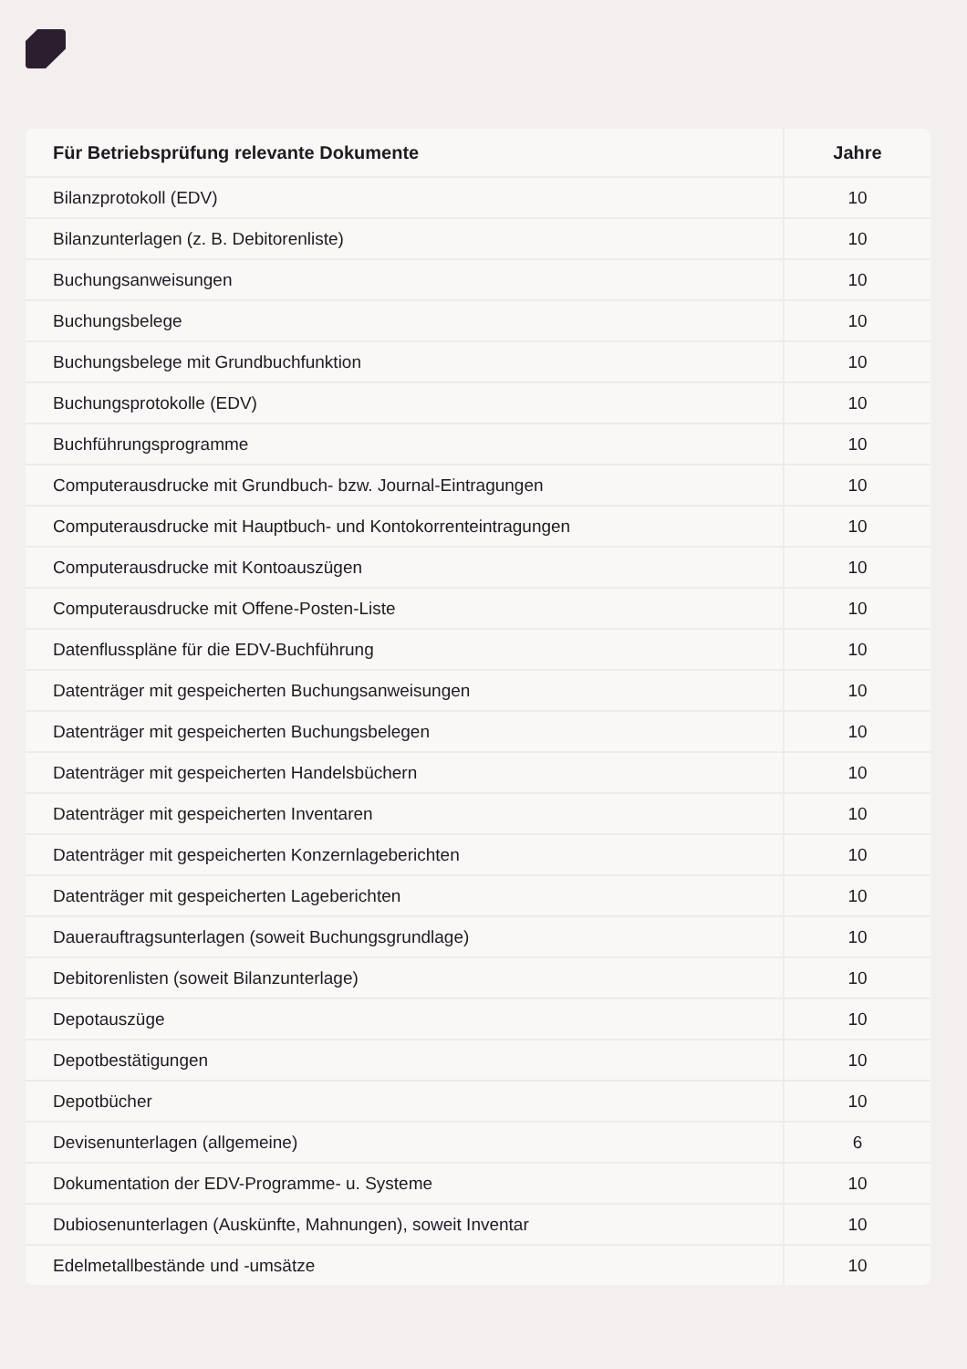| Für Betriebsprüfung relevante Dokumente | Jahre |
| --- | --- |
| Bilanzprotokoll (EDV) | 10 |
| Bilanzunterlagen (z. B. Debitorenliste) | 10 |
| Buchungsanweisungen | 10 |
| Buchungsbelege | 10 |
| Buchungsbelege mit Grundbuchfunktion | 10 |
| Buchungsprotokolle (EDV) | 10 |
| Buchführungsprogramme | 10 |
| Computerausdrucke mit Grundbuch- bzw. Journal-Eintragungen | 10 |
| Computerausdrucke mit Hauptbuch- und Kontokorrenteintragungen | 10 |
| Computerausdrucke mit Kontoauszügen | 10 |
| Computerausdrucke mit Offene-Posten-Liste | 10 |
| Datenflusspläne für die EDV-Buchführung | 10 |
| Datenträger mit gespeicherten Buchungsanweisungen | 10 |
| Datenträger mit gespeicherten Buchungsbelegen | 10 |
| Datenträger mit gespeicherten Handelsbüchern | 10 |
| Datenträger mit gespeicherten Inventaren | 10 |
| Datenträger mit gespeicherten Konzernlageberichten | 10 |
| Datenträger mit gespeicherten Lageberichten | 10 |
| Dauerauftragsunterlagen (soweit Buchungsgrundlage) | 10 |
| Debitorenlisten (soweit Bilanzunterlage) | 10 |
| Depotauszüge | 10 |
| Depotbestätigungen | 10 |
| Depotbücher | 10 |
| Devisenunterlagen (allgemeine) | 6 |
| Dokumentation der EDV-Programme- u. Systeme | 10 |
| Dubiosenunterlagen (Auskünfte, Mahnungen), soweit Inventar | 10 |
| Edelmetallbestände und -umsätze | 10 |